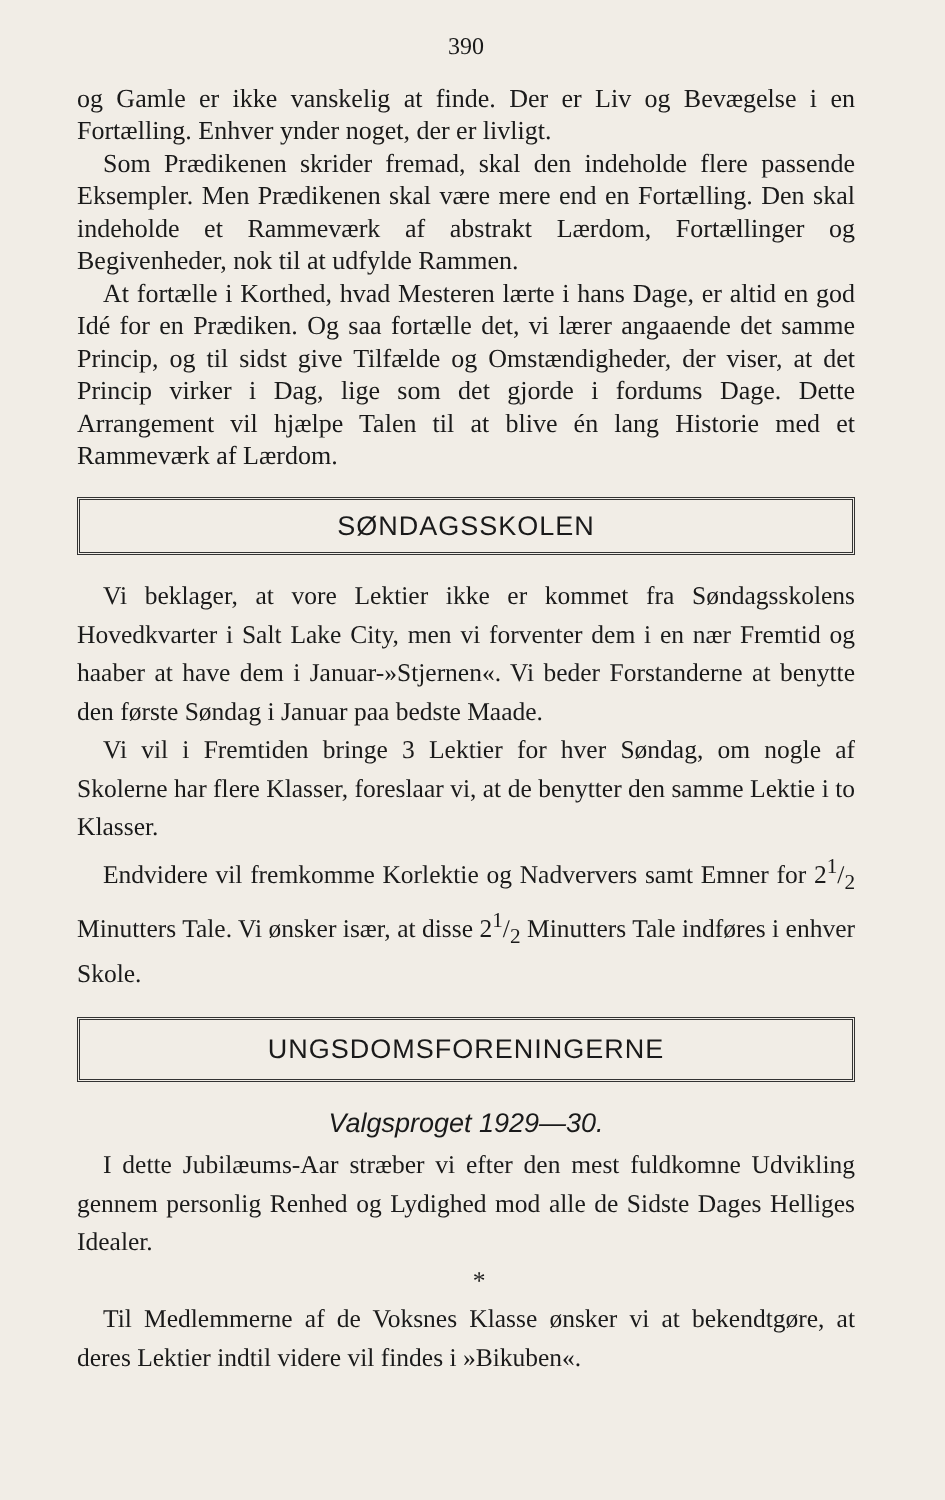390
og Gamle er ikke vanskelig at finde. Der er Liv og Bevægelse i en Fortælling. Enhver ynder noget, der er livligt.
Som Prædikenen skrider fremad, skal den indeholde flere passende Eksempler. Men Prædikenen skal være mere end en Fortælling. Den skal indeholde et Rammeværk af abstrakt Lærdom, Fortællinger og Begivenheder, nok til at udfylde Rammen.
At fortælle i Korthed, hvad Mesteren lærte i hans Dage, er altid en god Idé for en Prædiken. Og saa fortælle det, vi lærer angaaende det samme Princip, og til sidst give Tilfælde og Omstændigheder, der viser, at det Princip virker i Dag, lige som det gjorde i fordums Dage. Dette Arrangement vil hjælpe Talen til at blive én lang Historie med et Rammeværk af Lærdom.
SØNDAGSSKOLEN
Vi beklager, at vore Lektier ikke er kommet fra Søndagsskolens Hovedkvarter i Salt Lake City, men vi forventer dem i en nær Fremtid og haaber at have dem i Januar-»Stjernen«. Vi beder Forstanderne at benytte den første Søndag i Januar paa bedste Maade.
Vi vil i Fremtiden bringe 3 Lektier for hver Søndag, om nogle af Skolerne har flere Klasser, foreslaar vi, at de benytter den samme Lektie i to Klasser.
Endvidere vil fremkomme Korlektie og Nadververs samt Emner for 21/2 Minutters Tale. Vi ønsker især, at disse 21/2 Minutters Tale indføres i enhver Skole.
UNGSDOMSFORENINGERNE
Valgsproget 1929—30.
I dette Jubilæums-Aar stræber vi efter den mest fuldkomne Udvikling gennem personlig Renhed og Lydighed mod alle de Sidste Dages Helliges Idealer.
*
Til Medlemmerne af de Voksnes Klasse ønsker vi at bekendtgøre, at deres Lektier indtil videre vil findes i »Bikuben«.